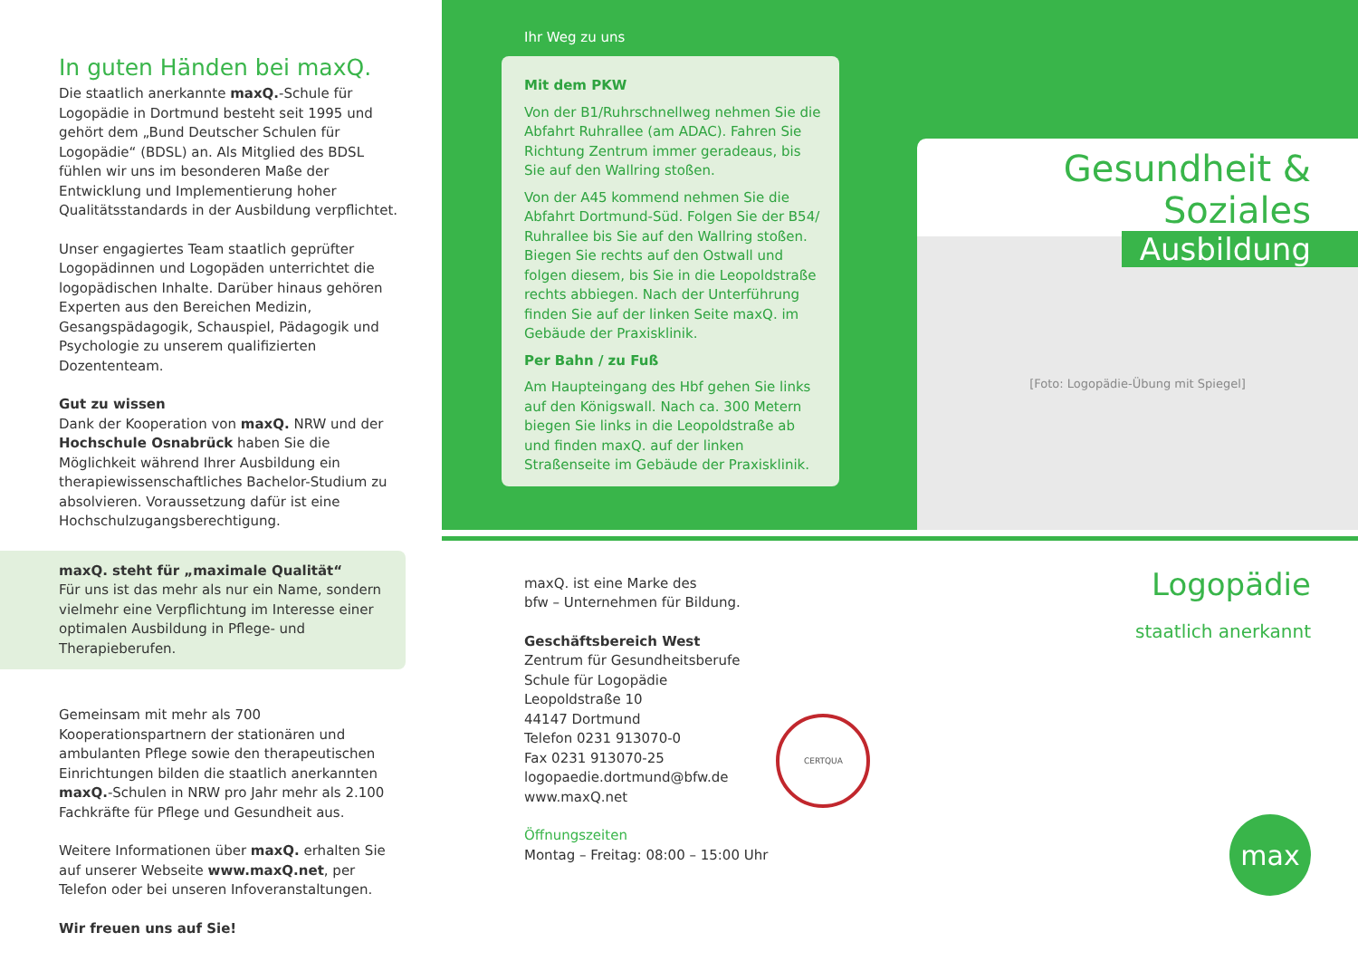In guten Händen bei maxQ.
Die staatlich anerkannte maxQ.-Schule für Logopädie in Dortmund besteht seit 1995 und gehört dem „Bund Deutscher Schulen für Logopädie“ (BDSL) an. Als Mitglied des BDSL fühlen wir uns im besonderen Maße der Entwicklung und Implementierung hoher Qualitätsstandards in der Ausbildung verpflichtet.
Unser engagiertes Team staatlich geprüfter Logopädinnen und Logopäden unterrichtet die logopädischen Inhalte. Darüber hinaus gehören Experten aus den Bereichen Medizin, Gesangspädagogik, Schauspiel, Pädagogik und Psychologie zu unserem qualifizierten Dozententeam.
Gut zu wissen
Dank der Kooperation von maxQ. NRW und der Hochschule Osnabrück haben Sie die Möglichkeit während Ihrer Ausbildung ein therapiewissenschaftliches Bachelor-Studium zu absolvieren. Voraussetzung dafür ist eine Hochschulzugangsberechtigung.
maxQ. steht für „maximale Qualität“
Für uns ist das mehr als nur ein Name, sondern vielmehr eine Verpflichtung im Interesse einer optimalen Ausbildung in Pflege- und Therapieberufen.
Gemeinsam mit mehr als 700 Kooperationspartnern der stationären und ambulanten Pflege sowie den therapeutischen Einrichtungen bilden die staatlich anerkannten maxQ.-Schulen in NRW pro Jahr mehr als 2.100 Fachkräfte für Pflege und Gesundheit aus.
Weitere Informationen über maxQ. erhalten Sie auf unserer Webseite www.maxQ.net, per Telefon oder bei unseren Infoveranstaltungen.
Wir freuen uns auf Sie!
Ihr Weg zu uns
Mit dem PKW
Von der B1/Ruhrschnellweg nehmen Sie die Abfahrt Ruhrallee (am ADAC). Fahren Sie Richtung Zentrum immer geradeaus, bis Sie auf den Wallring stoßen.
Von der A45 kommend nehmen Sie die Abfahrt Dortmund-Süd. Folgen Sie der B54/ Ruhrallee bis Sie auf den Wallring stoßen. Biegen Sie rechts auf den Ostwall und folgen diesem, bis Sie in die Leopoldstraße rechts abbiegen. Nach der Unterführung finden Sie auf der linken Seite maxQ. im Gebäude der Praxisklinik.
Per Bahn / zu Fuß
Am Haupteingang des Hbf gehen Sie links auf den Königswall. Nach ca. 300 Metern biegen Sie links in die Leopoldstraße ab und finden maxQ. auf der linken Straßenseite im Gebäude der Praxisklinik.
maxQ. ist eine Marke des
bfw – Unternehmen für Bildung.
Geschäftsbereich West
Zentrum für Gesundheitsberufe
Schule für Logopädie
Leopoldstraße 10
44147 Dortmund
Telefon 0231 913070-0
Fax 0231 913070-25
logopaedie.dortmund@bfw.de
www.maxQ.net
CERTQUA
Öffnungszeiten
Montag – Freitag: 08:00 – 15:00 Uhr
Gesundheit & Soziales
Ausbildung
[Foto: Logopädie-Übung mit Spiegel]
Logopädie
staatlich anerkannt
max